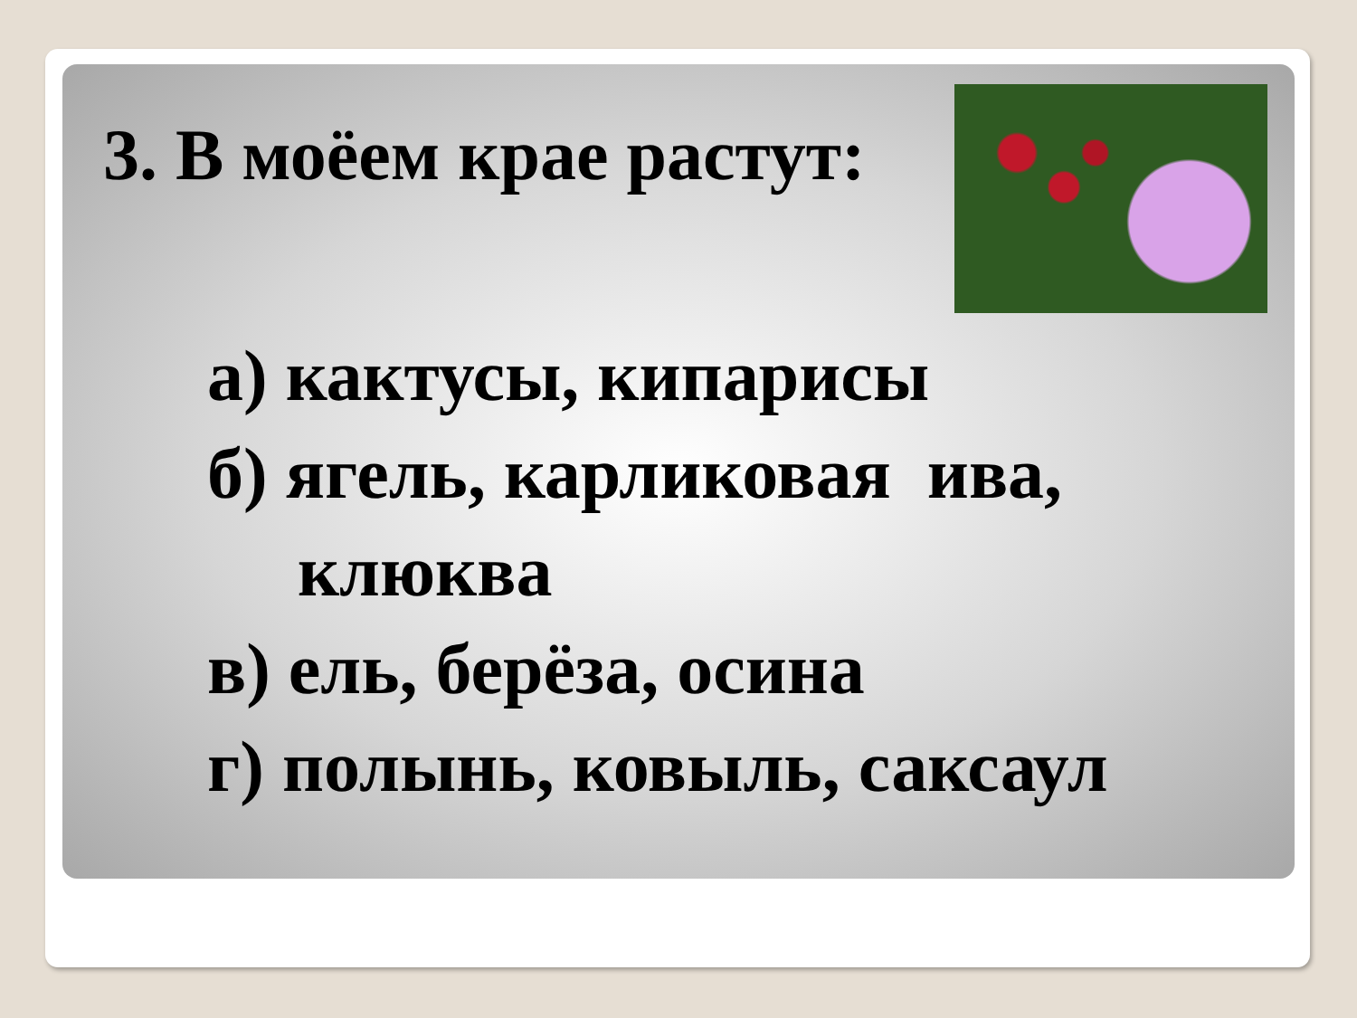3. В моёем крае растут:
а) кактусы, кипарисы
б) ягель, карликовая ива,
клюква
в) ель, берёза, осина
г) полынь, ковыль, саксаул